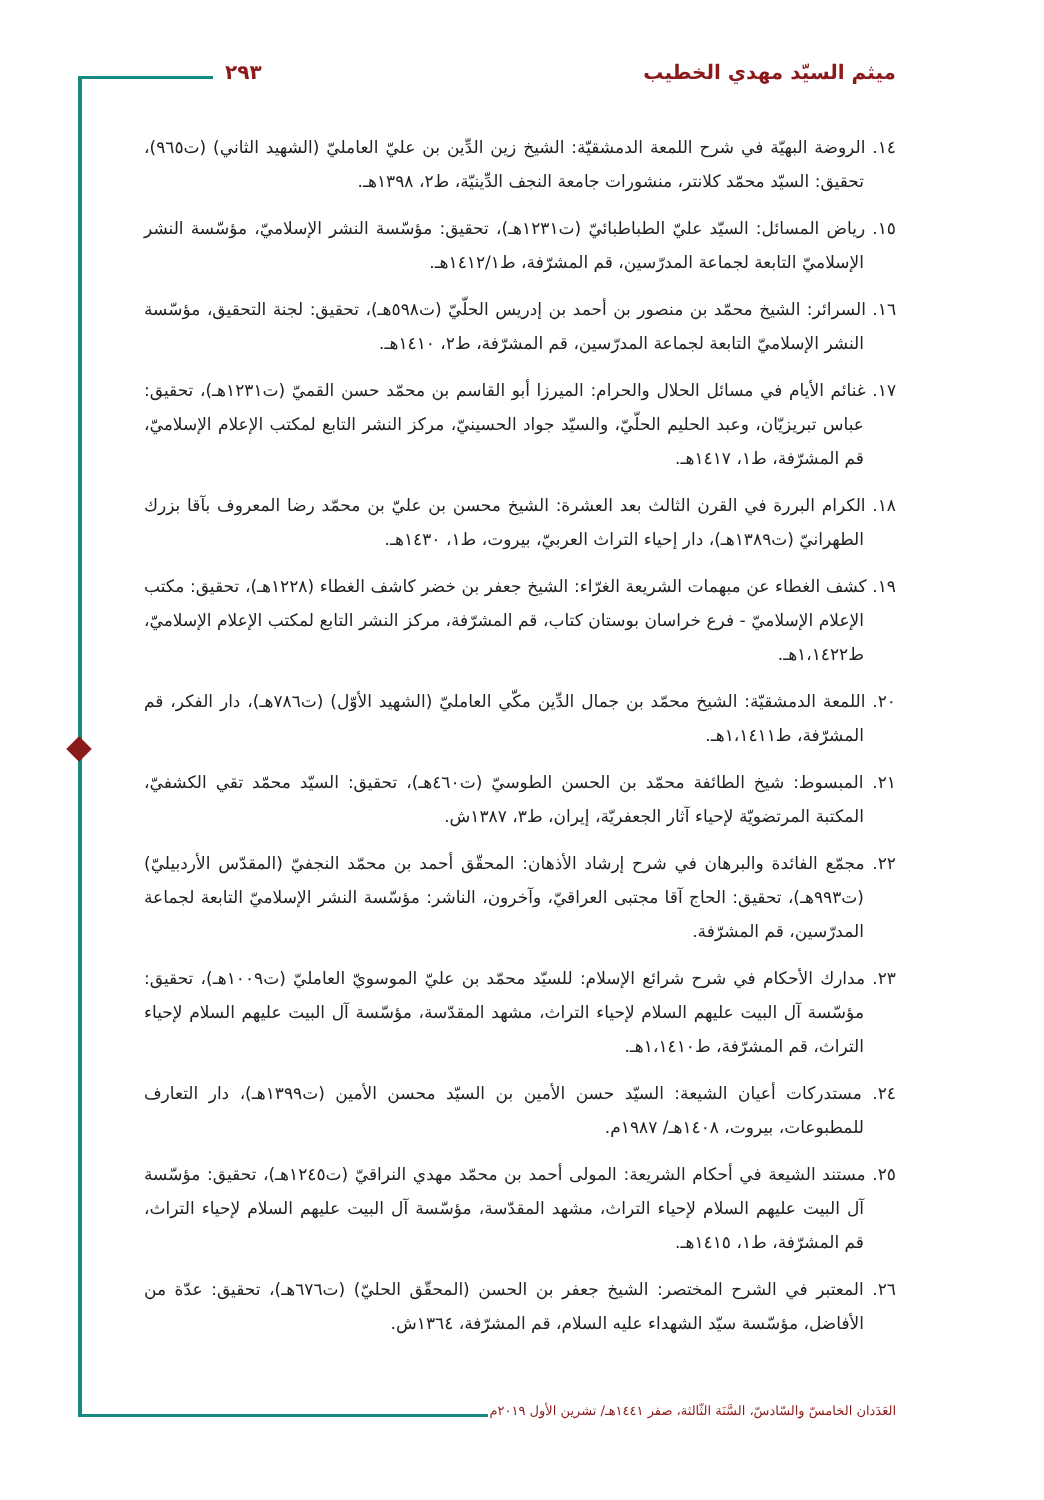ميثم السيّد مهدي الخطيب ٢٩٣
١٤. الروضة البهيّة في شرح اللمعة الدمشقيّة: الشيخ زين الدِّين بن عليّ العامليّ (الشهيد الثاني) (ت٩٦٥)، تحقيق: السيّد محمّد كلانتر، منشورات جامعة النجف الدِّينيّة، ط٢، ١٣٩٨هـ.
١٥. رياض المسائل: السيّد عليّ الطباطبائيّ (ت١٢٣١هـ)، تحقيق: مؤسّسة النشر الإسلاميّ، مؤسّسة النشر الإسلاميّ التابعة لجماعة المدرّسين، قم المشرّفة، ط١٤١٢/١هـ.
١٦. السرائر: الشيخ محمّد بن منصور بن أحمد بن إدريس الحلّيّ (ت٥٩٨هـ)، تحقيق: لجنة التحقيق، مؤسّسة النشر الإسلاميّ التابعة لجماعة المدرّسين، قم المشرّفة، ط٢، ١٤١٠هـ.
١٧. غنائم الأيام في مسائل الحلال والحرام: الميرزا أبو القاسم بن محمّد حسن القميّ (ت١٢٣١هـ)، تحقيق: عباس تبريزيّان، وعبد الحليم الحلّيّ، والسيّد جواد الحسينيّ، مركز النشر التابع لمكتب الإعلام الإسلاميّ، قم المشرّفة، ط١، ١٤١٧هـ.
١٨. الكرام البررة في القرن الثالث بعد العشرة: الشيخ محسن بن عليّ بن محمّد رضا المعروف بآقا بزرك الطهرانيّ (ت١٣٨٩هـ)، دار إحياء التراث العربيّ، بيروت، ط١، ١٤٣٠هـ.
١٩. كشف الغطاء عن مبهمات الشريعة الغرّاء: الشيخ جعفر بن خضر كاشف الغطاء (١٢٢٨هـ)، تحقيق: مكتب الإعلام الإسلاميّ - فرع خراسان بوستان كتاب، قم المشرّفة، مركز النشر التابع لمكتب الإعلام الإسلاميّ، ط١،١٤٢٢هـ.
٢٠. اللمعة الدمشقيّة: الشيخ محمّد بن جمال الدِّين مكّي العامليّ (الشهيد الأوّل) (ت٧٨٦هـ)، دار الفكر، قم المشرّفة، ط١،١٤١١هـ.
٢١. المبسوط: شيخ الطائفة محمّد بن الحسن الطوسيّ (ت٤٦٠هـ)، تحقيق: السيّد محمّد تقي الكشفيّ، المكتبة المرتضويّة لإحياء آثار الجعفريّة، إيران، ط٣، ١٣٨٧ش.
٢٢. مجمّع الفائدة والبرهان في شرح إرشاد الأذهان: المحقّق أحمد بن محمّد النجفيّ (المقدّس الأردبيليّ) (ت٩٩٣هـ)، تحقيق: الحاج آقا مجتبى العراقيّ، وآخرون، الناشر: مؤسّسة النشر الإسلاميّ التابعة لجماعة المدرّسين، قم المشرّفة.
٢٣. مدارك الأحكام في شرح شرائع الإسلام: للسيّد محمّد بن عليّ الموسويّ العامليّ (ت١٠٠٩هـ)، تحقيق: مؤسّسة آل البيت عليهم السلام لإحياء التراث، مشهد المقدّسة، مؤسّسة آل البيت عليهم السلام لإحياء التراث، قم المشرّفة، ط١،١٤١٠هـ.
٢٤. مستدركات أعيان الشيعة: السيّد حسن الأمين بن السيّد محسن الأمين (ت١٣٩٩هـ)، دار التعارف للمطبوعات، بيروت، ١٤٠٨هـ/ ١٩٨٧م.
٢٥. مستند الشيعة في أحكام الشريعة: المولى أحمد بن محمّد مهدي النراقيّ (ت١٢٤٥هـ)، تحقيق: مؤسّسة آل البيت عليهم السلام لإحياء التراث، مشهد المقدّسة، مؤسّسة آل البيت عليهم السلام لإحياء التراث، قم المشرّفة، ط١، ١٤١٥هـ.
٢٦. المعتبر في الشرح المختصر: الشيخ جعفر بن الحسن (المحقّق الحليّ) (ت٦٧٦هـ)، تحقيق: عدّة من الأفاضل، مؤسّسة سيّد الشهداء عليه السلام، قم المشرّفة، ١٣٦٤ش.
العَدَدان الخامسّ والسّادسّ، السَّنَة الثّالثة، صفر ١٤٤١هـ/ تشرين الأول ٢٠١٩م